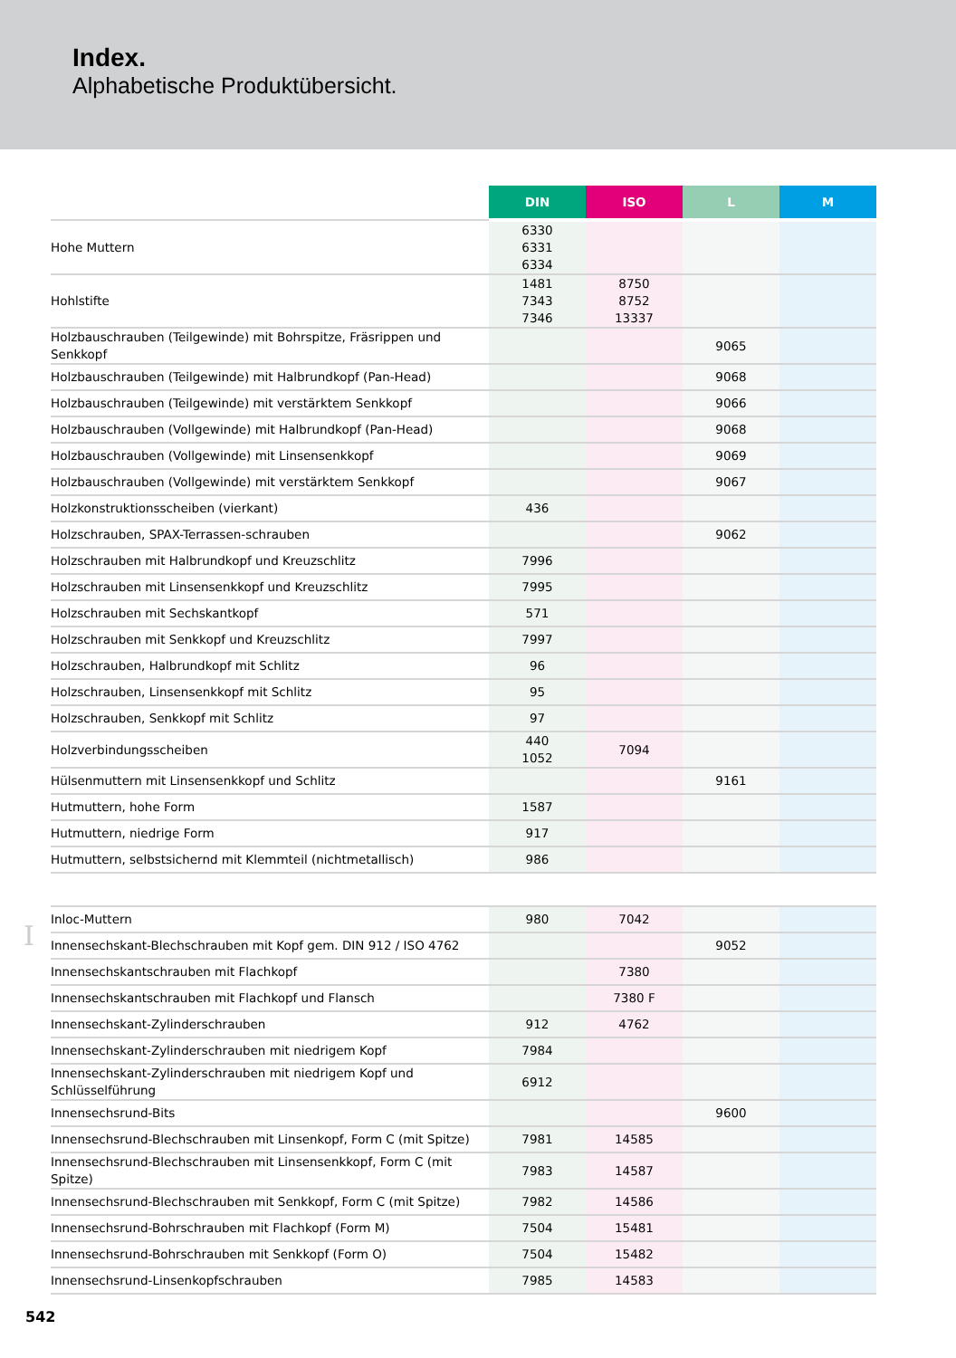Index.
Alphabetische Produktübersicht.
| | DIN | ISO | L | M |
| --- | --- | --- | --- | --- |
| Hohe Muttern | 6330 6331 6334 | | | |
| Hohlstifte | 1481 7343 7346 | 8750 8752 13337 | | |
| Holzbauschrauben (Teilgewinde) mit Bohrspitze, Fräsrippen und Senkkopf | | | 9065 | |
| Holzbauschrauben (Teilgewinde) mit Halbrundkopf (Pan-Head) | | | 9068 | |
| Holzbauschrauben (Teilgewinde) mit verstärktem Senkkopf | | | 9066 | |
| Holzbauschrauben (Vollgewinde) mit Halbrundkopf (Pan-Head) | | | 9068 | |
| Holzbauschrauben (Vollgewinde) mit Linsensenkkopf | | | 9069 | |
| Holzbauschrauben (Vollgewinde) mit verstärktem Senkkopf | | | 9067 | |
| Holzkonstruktionsscheiben (vierkant) | 436 | | | |
| Holzschrauben, SPAX-Terrassen-schrauben | | | 9062 | |
| Holzschrauben mit Halbrundkopf und Kreuzschlitz | 7996 | | | |
| Holzschrauben mit Linsensenkkopf und Kreuzschlitz | 7995 | | | |
| Holzschrauben mit Sechskantkopf | 571 | | | |
| Holzschrauben mit Senkkopf und Kreuzschlitz | 7997 | | | |
| Holzschrauben, Halbrundkopf mit Schlitz | 96 | | | |
| Holzschrauben, Linsensenkkopf mit Schlitz | 95 | | | |
| Holzschrauben, Senkkopf mit Schlitz | 97 | | | |
| Holzverbindungsscheiben | 440 1052 | 7094 | | |
| Hülsenmuttern mit Linsensenkkopf und Schlitz | | | 9161 | |
| Hutmuttern, hohe Form | 1587 | | | |
| Hutmuttern, niedrige Form | 917 | | | |
| Hutmuttern, selbstsichernd mit Klemmteil (nichtmetallisch) | 986 | | | |
I
| Inloc-Muttern | 980 | 7042 | | |
| Innensechskant-Blechschrauben mit Kopf gem. DIN 912 / ISO 4762 | | | 9052 | |
| Innensechskantschrauben mit Flachkopf | | 7380 | | |
| Innensechskantschrauben mit Flachkopf und Flansch | | 7380 F | | |
| Innensechskant-Zylinderschrauben | 912 | 4762 | | |
| Innensechskant-Zylinderschrauben mit niedrigem Kopf | 7984 | | | |
| Innensechskant-Zylinderschrauben mit niedrigem Kopf und Schlüsselführung | 6912 | | | |
| Innensechsrund-Bits | | | 9600 | |
| Innensechsrund-Blechschrauben mit Linsenkopf, Form C (mit Spitze) | 7981 | 14585 | | |
| Innensechsrund-Blechschrauben mit Linsensenkkopf, Form C (mit Spitze) | 7983 | 14587 | | |
| Innensechsrund-Blechschrauben mit Senkkopf, Form C (mit Spitze) | 7982 | 14586 | | |
| Innensechsrund-Bohrschrauben mit Flachkopf (Form M) | 7504 | 15481 | | |
| Innensechsrund-Bohrschrauben mit Senkkopf (Form O) | 7504 | 15482 | | |
| Innensechsrund-Linsenkopfschrauben | 7985 | 14583 | | |
542